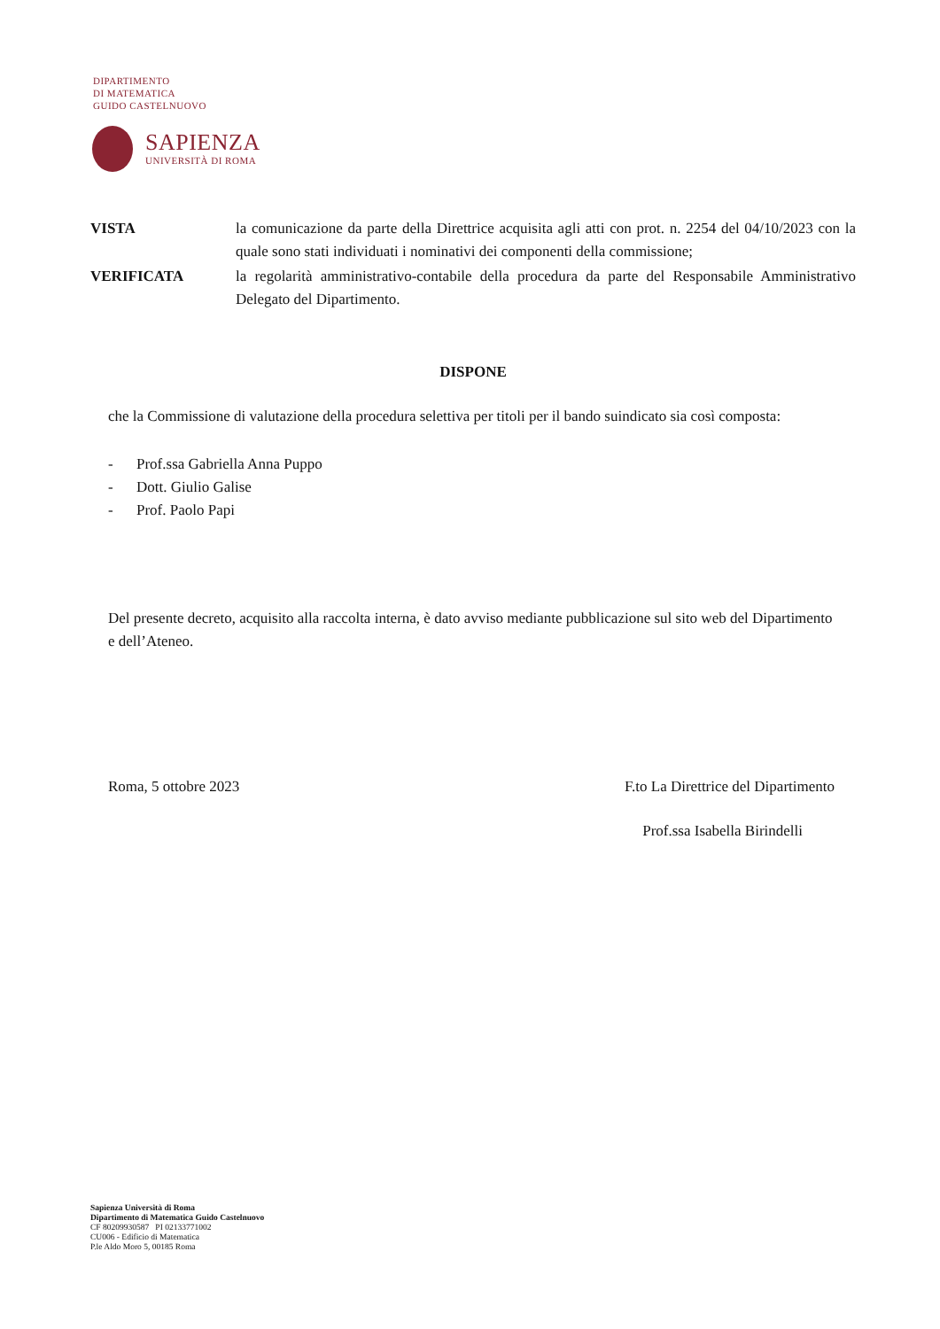DIPARTIMENTO
DI MATEMATICA
GUIDO CASTELNUOVO
SAPIENZA
UNIVERSITÀ DI ROMA
VISTA la comunicazione da parte della Direttrice acquisita agli atti con prot. n. 2254 del 04/10/2023 con la quale sono stati individuati i nominativi dei componenti della commissione;
VERIFICATA la regolarità amministrativo-contabile della procedura da parte del Responsabile Amministrativo Delegato del Dipartimento.
DISPONE
che la Commissione di valutazione della procedura selettiva per titoli per il bando suindicato sia così composta:
- Prof.ssa Gabriella Anna Puppo
- Dott. Giulio Galise
- Prof. Paolo Papi
Del presente decreto, acquisito alla raccolta interna, è dato avviso mediante pubblicazione sul sito web del Dipartimento e dell’Ateneo.
Roma, 5 ottobre 2023 F.to La Direttrice del Dipartimento
Prof.ssa Isabella Birindelli
Sapienza Università di Roma
Dipartimento di Matematica Guido Castelnuovo
CF 80209930587 PI 02133771002
CU006 - Edificio di Matematica
P.le Aldo Moro 5, 00185 Roma